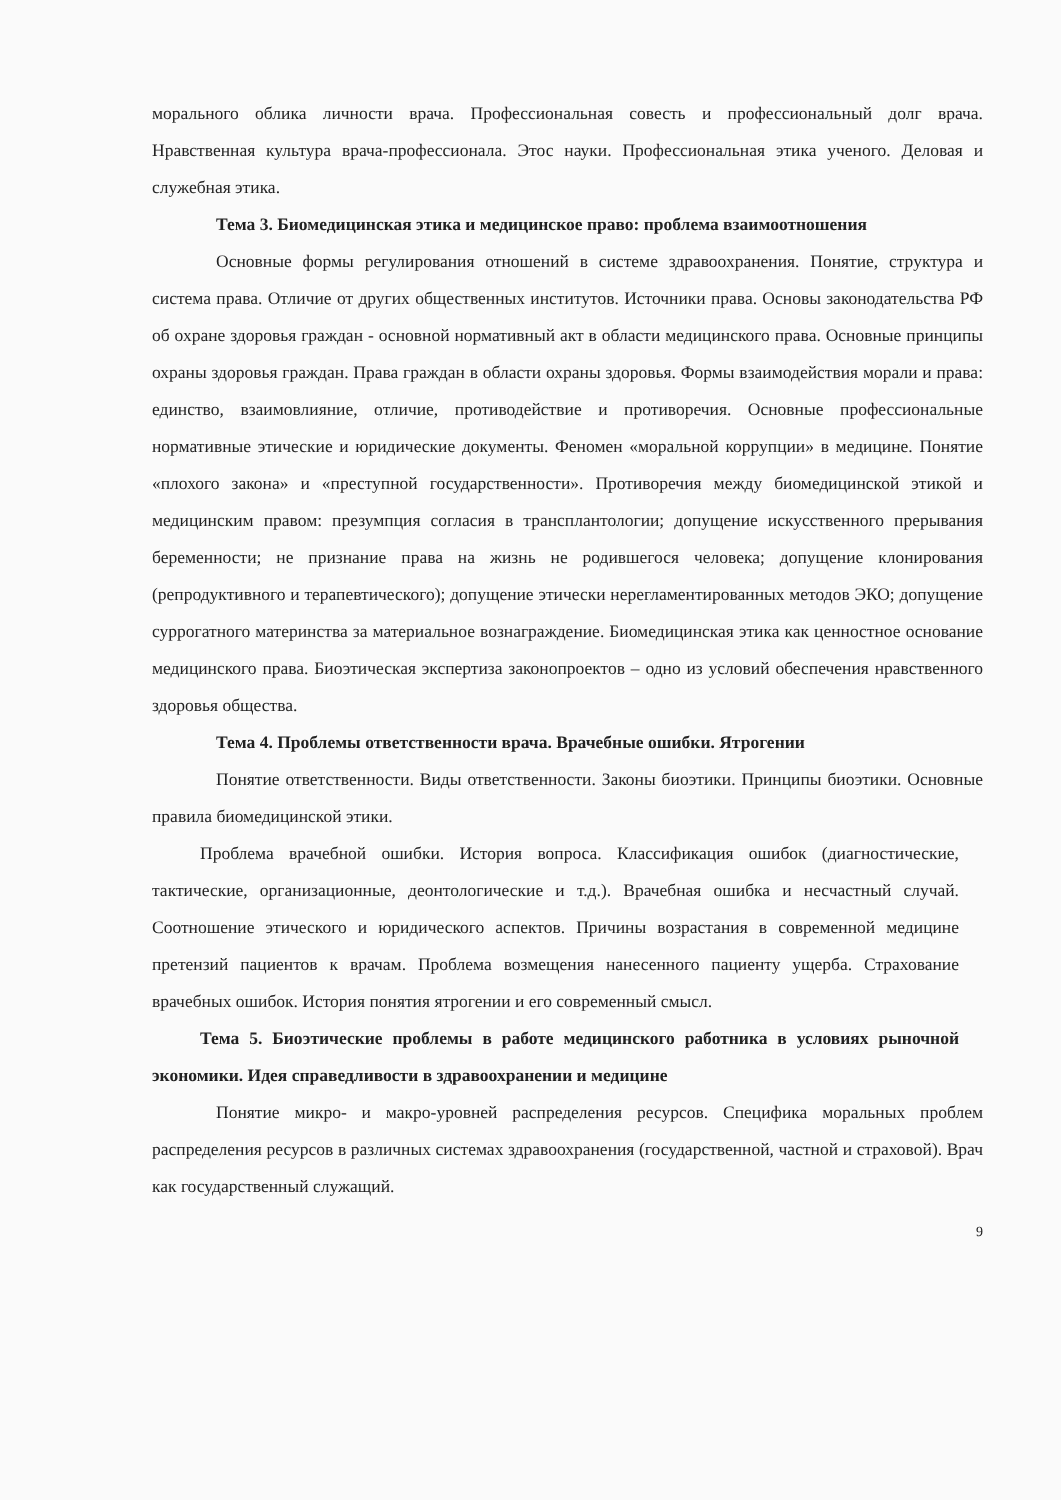морального облика личности врача. Профессиональная совесть и профессиональный долг врача. Нравственная культура врача-профессионала. Этос науки. Профессиональная этика ученого. Деловая и служебная этика.
Тема 3. Биомедицинская этика и медицинское право: проблема взаимоотношения
Основные формы регулирования отношений в системе здравоохранения. Понятие, структура и система права. Отличие от других общественных институтов. Источники права. Основы законодательства РФ об охране здоровья граждан - основной нормативный акт в области медицинского права. Основные принципы охраны здоровья граждан. Права граждан в области охраны здоровья. Формы взаимодействия морали и права: единство, взаимовлияние, отличие, противодействие и противоречия. Основные профессиональные нормативные этические и юридические документы. Феномен «моральной коррупции» в медицине. Понятие «плохого закона» и «преступной государственности». Противоречия между биомедицинской этикой и медицинским правом: презумпция согласия в трансплантологии; допущение искусственного прерывания беременности; не признание права на жизнь не родившегося человека; допущение клонирования (репродуктивного и терапевтического); допущение этически нерегламентированных методов ЭКО; допущение суррогатного материнства за материальное вознаграждение. Биомедицинская этика как ценностное основание медицинского права. Биоэтическая экспертиза законопроектов – одно из условий обеспечения нравственного здоровья общества.
Тема 4. Проблемы ответственности врача. Врачебные ошибки. Ятрогении
Понятие ответственности. Виды ответственности. Законы биоэтики. Принципы биоэтики. Основные правила биомедицинской этики.
Проблема врачебной ошибки. История вопроса. Классификация ошибок (диагностические, тактические, организационные, деонтологические и т.д.). Врачебная ошибка и несчастный случай. Соотношение этического и юридического аспектов. Причины возрастания в современной медицине претензий пациентов к врачам. Проблема возмещения нанесенного пациенту ущерба. Страхование врачебных ошибок. История понятия ятрогении и его современный смысл.
Тема 5. Биоэтические проблемы в работе медицинского работника в условиях рыночной экономики. Идея справедливости в здравоохранении и медицине
Понятие микро- и макро-уровней распределения ресурсов. Специфика моральных проблем распределения ресурсов в различных системах здравоохранения (государственной, частной и страховой). Врач как государственный служащий.
9